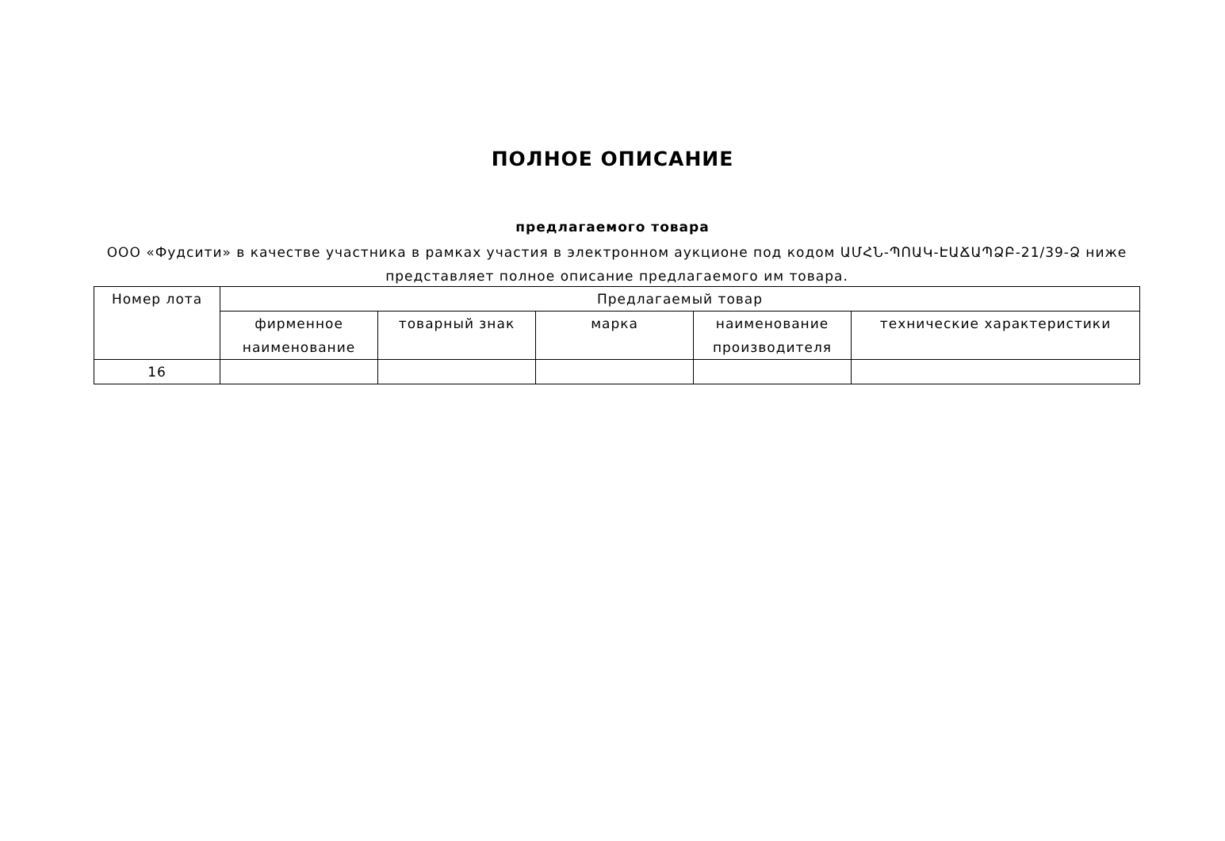ПОЛНОЕ ОПИСАНИЕ
предлагаемого товара
ООО «Фудсити» в качестве участника в рамках участия в электронном аукционе под кодом ԱՄՀՆ-ՊՈԱԿ-ԷԱՃԱՊՁԲ-21/39-Ձ ниже представляет полное описание предлагаемого им товара.
| Номер лота | Предлагаемый товар | | | | |
| --- | --- | --- | --- | --- | --- |
| | фирменное наименование | товарный знак | марка | наименование производителя | технические характеристики |
| 16 | | | | | |